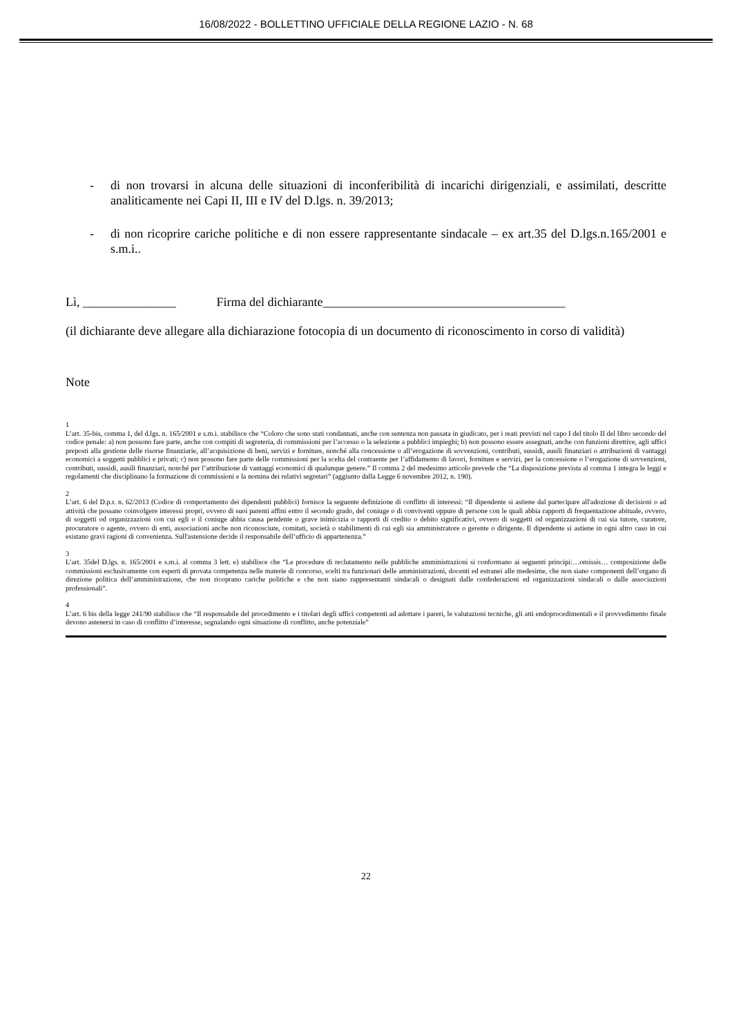16/08/2022 - BOLLETTINO UFFICIALE DELLA REGIONE LAZIO - N. 68
- di non trovarsi in alcuna delle situazioni di inconferibilità di incarichi dirigenziali, e assimilati, descritte analiticamente nei Capi II, III e IV del D.lgs. n. 39/2013;
- di non ricoprire cariche politiche e di non essere rappresentante sindacale – ex art.35 del D.lgs.n.165/2001 e s.m.i..
Lì, _______________ Firma del dichiarante_______________________________________
(il dichiarante deve allegare alla dichiarazione fotocopia di un documento di riconoscimento in corso di validità)
Note
1
L’art. 35-bis, comma 1, del d.lgs. n. 165/2001 e s.m.i. stabilisce che “Coloro che sono stati condannati, anche con sentenza non passata in giudicato, per i reati previsti nel capo I del titolo II del libro secondo del codice penale: a) non possono fare parte, anche con compiti di segreteria, di commissioni per l’accesso o la selezione a pubblici impieghi; b) non possono essere assegnati, anche con funzioni direttive, agli uffici preposti alla gestione delle risorse finanziarie, all’acquisizione di beni, servizi e forniture, nonché alla concessione o all’erogazione di sovvenzioni, contributi, sussidi, ausili finanziari o attribuzioni di vantaggi economici a soggetti pubblici e privati; c) non possono fare parte delle commissioni per la scelta del contraente per l’affidamento di lavori, forniture e servizi, per la concessione o l’erogazione di sovvenzioni, contributi, sussidi, ausili finanziari, nonché per l’attribuzione di vantaggi economici di qualunque genere.” Il comma 2 del medesimo articolo prevede che “La disposizione prevista al comma 1 integra le leggi e regolamenti che disciplinano la formazione di commissioni e la nomina dei relativi segretari” (aggiunto dalla Legge 6 novembre 2012, n. 190).
2
L’art. 6 del D.p.r. n. 62/2013 (Codice di comportamento dei dipendenti pubblici) fornisce la seguente definizione di conflitto di interessi: “Il dipendente si astiene dal partecipare all'adozione di decisioni o ad attività che possano coinvolgere interessi propri, ovvero di suoi parenti affini entro il secondo grado, del coniuge o di conviventi oppure di persone con le quali abbia rapporti di frequentazione abituale, ovvero, di soggetti od organizzazioni con cui egli o il coniuge abbia causa pendente o grave inimicizia o rapporti di credito o debito significativi, ovvero di soggetti od organizzazioni di cui sia tutore, curatore, procuratore o agente, ovvero di enti, associazioni anche non riconosciute, comitati, società o stabilimenti di cui egli sia amministratore o gerente o dirigente. Il dipendente si astiene in ogni altro caso in cui esistano gravi ragioni di convenienza. Sull'astensione decide il responsabile dell’ufficio di appartenenza.”
3
L’art. 35del D.lgs. n. 165/2001 e s.m.i. al comma 3 lett. e) stabilisce che “Le procedure di reclutamento nelle pubbliche amministrazioni si conformano ai seguenti principi:…omissis… composizione delle commissioni esclusivamente con esperti di provata competenza nelle materie di concorso, scelti tra funzionari delle amministrazioni, docenti ed estranei alle medesime, che non siano componenti dell’organo di direzione politica dell’amministrazione, che non ricoprano cariche politiche e che non siano rappresentanti sindacali o designati dalle confederazioni ed organizzazioni sindacali o dalle associazioni professionali”.
4
L’art. 6 bis della legge 241/90 stabilisce che “Il responsabile del procedimento e i titolari degli uffici competenti ad adottare i pareri, le valutazioni tecniche, gli atti endoprocedimentali e il provvedimento finale devono astenersi in caso di conflitto d’interesse, segnalando ogni situazione di conflitto, anche potenziale”
22